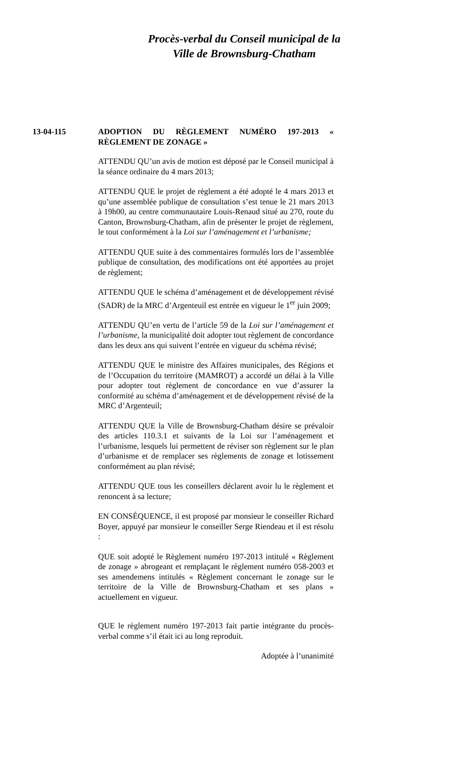Procès-verbal du Conseil municipal de la
Ville de Brownsburg-Chatham
13-04-115 ADOPTION DU RÈGLEMENT NUMÉRO 197-2013 « RÈGLEMENT DE ZONAGE »
ATTENDU QU’un avis de motion est déposé par le Conseil municipal à la séance ordinaire du 4 mars 2013;
ATTENDU QUE le projet de règlement a été adopté le 4 mars 2013 et qu’une assemblée publique de consultation s’est tenue le 21 mars 2013 à 19h00, au centre communautaire Louis-Renaud situé au 270, route du Canton, Brownsburg-Chatham, afin de présenter le projet de règlement, le tout conformément à la Loi sur l’aménagement et l’urbanisme;
ATTENDU QUE suite à des commentaires formulés lors de l’assemblée publique de consultation, des modifications ont été apportées au projet de règlement;
ATTENDU QUE le schéma d’aménagement et de développement révisé (SADR) de la MRC d’Argenteuil est entrée en vigueur le 1<sup>er</sup> juin 2009;
ATTENDU QU’en vertu de l’article 59 de la Loi sur l’aménagement et l’urbanisme, la municipalité doit adopter tout règlement de concordance dans les deux ans qui suivent l’entrée en vigueur du schéma révisé;
ATTENDU QUE le ministre des Affaires municipales, des Régions et de l’Occupation du territoire (MAMROT) a accordé un délai à la Ville pour adopter tout règlement de concordance en vue d’assurer la conformité au schéma d’aménagement et de développement révisé de la MRC d’Argenteuil;
ATTENDU QUE la Ville de Brownsburg-Chatham désire se prévaloir des articles 110.3.1 et suivants de la Loi sur l’aménagement et l’urbanisme, lesquels lui permettent de réviser son règlement sur le plan d’urbanisme et de remplacer ses règlements de zonage et lotissement conformément au plan révisé;
ATTENDU QUE tous les conseillers déclarent avoir lu le règlement et renoncent à sa lecture;
EN CONSÉQUENCE, il est proposé par monsieur le conseiller Richard Boyer, appuyé par monsieur le conseiller Serge Riendeau et il est résolu :
QUE soit adopté le Règlement numéro 197-2013 intitulé « Règlement de zonage » abrogeant et remplaçant le règlement numéro 058-2003 et ses amendemens intitulés « Règlement concernant le zonage sur le territoire de la Ville de Brownsburg-Chatham et ses plans » actuellement en vigueur.
QUE le règlement numéro 197-2013 fait partie intégrante du procès-verbal comme s’il était ici au long reproduit.
Adoptée à l’unanimité